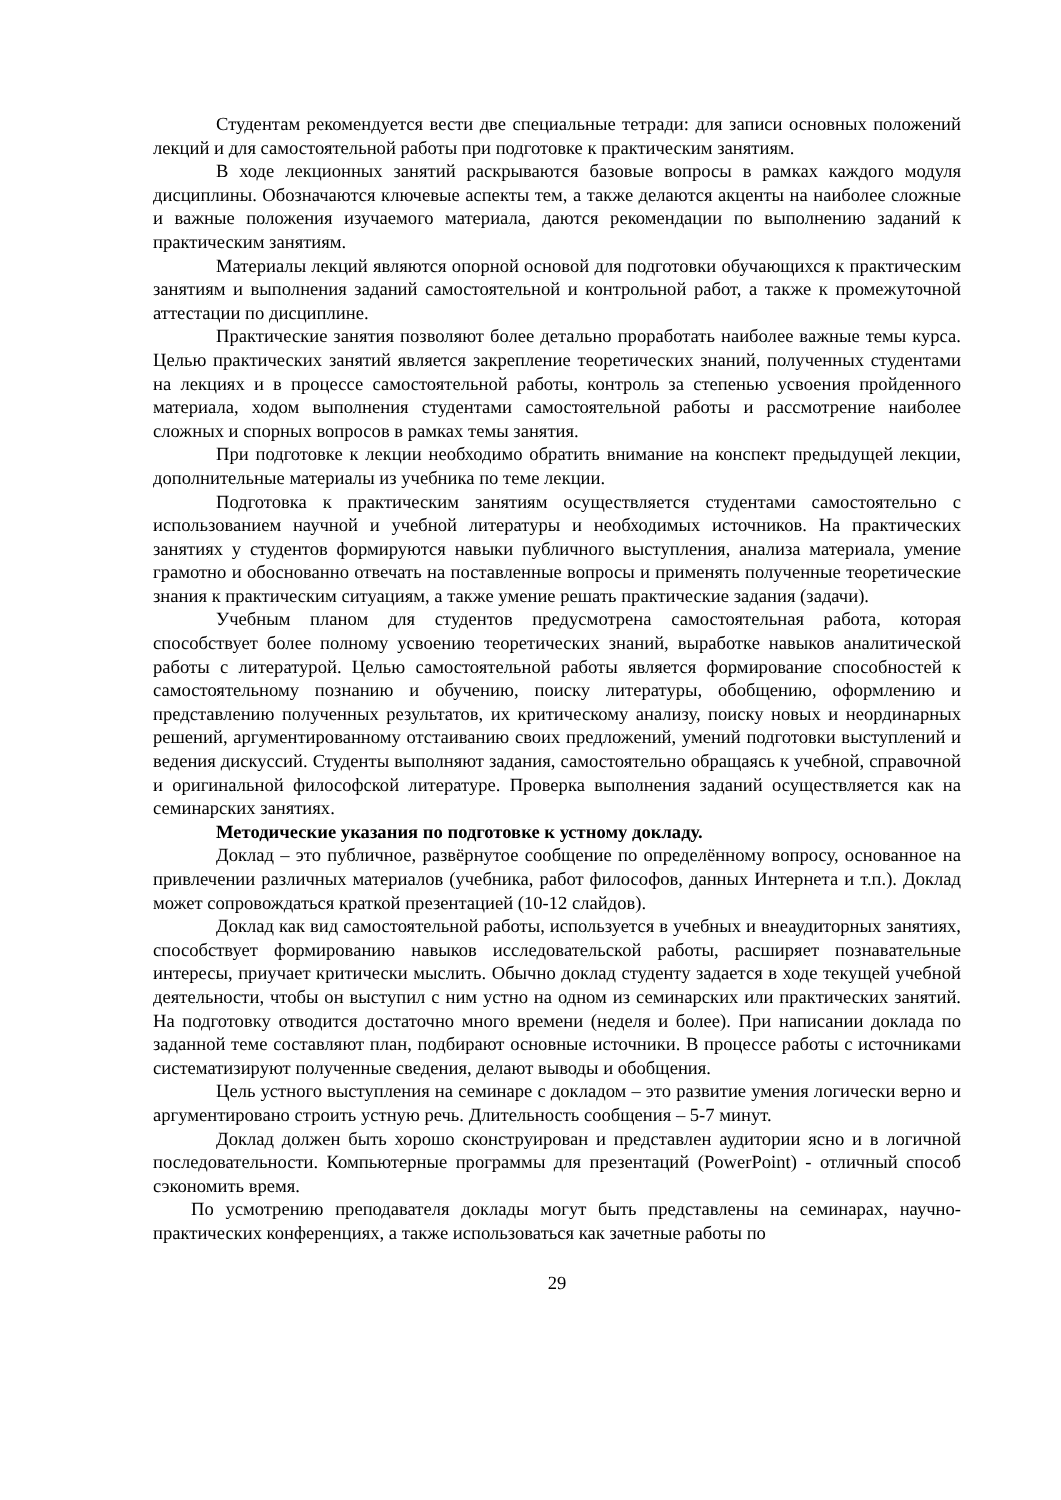Студентам рекомендуется вести две специальные тетради: для записи основных положений лекций и для самостоятельной работы при подготовке к практическим занятиям.
В ходе лекционных занятий раскрываются базовые вопросы в рамках каждого модуля дисциплины. Обозначаются ключевые аспекты тем, а также делаются акценты на наиболее сложные и важные положения изучаемого материала, даются рекомендации по выполнению заданий к практическим занятиям.
Материалы лекций являются опорной основой для подготовки обучающихся к практическим занятиям и выполнения заданий самостоятельной и контрольной работ, а также к промежуточной аттестации по дисциплине.
Практические занятия позволяют более детально проработать наиболее важные темы курса. Целью практических занятий является закрепление теоретических знаний, полученных студентами на лекциях и в процессе самостоятельной работы, контроль за степенью усвоения пройденного материала, ходом выполнения студентами самостоятельной работы и рассмотрение наиболее сложных и спорных вопросов в рамках темы занятия.
При подготовке к лекции необходимо обратить внимание на конспект предыдущей лекции, дополнительные материалы из учебника по теме лекции.
Подготовка к практическим занятиям осуществляется студентами самостоятельно с использованием научной и учебной литературы и необходимых источников. На практических занятиях у студентов формируются навыки публичного выступления, анализа материала, умение грамотно и обоснованно отвечать на поставленные вопросы и применять полученные теоретические знания к практическим ситуациям, а также умение решать практические задания (задачи).
Учебным планом для студентов предусмотрена самостоятельная работа, которая способствует более полному усвоению теоретических знаний, выработке навыков аналитической работы с литературой. Целью самостоятельной работы является формирование способностей к самостоятельному познанию и обучению, поиску литературы, обобщению, оформлению и представлению полученных результатов, их критическому анализу, поиску новых и неординарных решений, аргументированному отстаиванию своих предложений, умений подготовки выступлений и ведения дискуссий. Студенты выполняют задания, самостоятельно обращаясь к учебной, справочной и оригинальной философской литературе. Проверка выполнения заданий осуществляется как на семинарских занятиях.
Методические указания по подготовке к устному докладу.
Доклад – это публичное, развёрнутое сообщение по определённому вопросу, основанное на привлечении различных материалов (учебника, работ философов, данных Интернета и т.п.). Доклад может сопровождаться краткой презентацией (10-12 слайдов).
Доклад как вид самостоятельной работы, используется в учебных и внеаудиторных занятиях, способствует формированию навыков исследовательской работы, расширяет познавательные интересы, приучает критически мыслить. Обычно доклад студенту задается в ходе текущей учебной деятельности, чтобы он выступил с ним устно на одном из семинарских или практических занятий. На подготовку отводится достаточно много времени (неделя и более). При написании доклада по заданной теме составляют план, подбирают основные источники. В процессе работы с источниками систематизируют полученные сведения, делают выводы и обобщения.
Цель устного выступления на семинаре с докладом – это развитие умения логически верно и аргументировано строить устную речь. Длительность сообщения – 5-7 минут.
Доклад должен быть хорошо сконструирован и представлен аудитории ясно и в логичной последовательности. Компьютерные программы для презентаций (PowerPoint) - отличный способ сэкономить время.
По усмотрению преподавателя доклады могут быть представлены на семинарах, научно-практических конференциях, а также использоваться как зачетные работы по
29